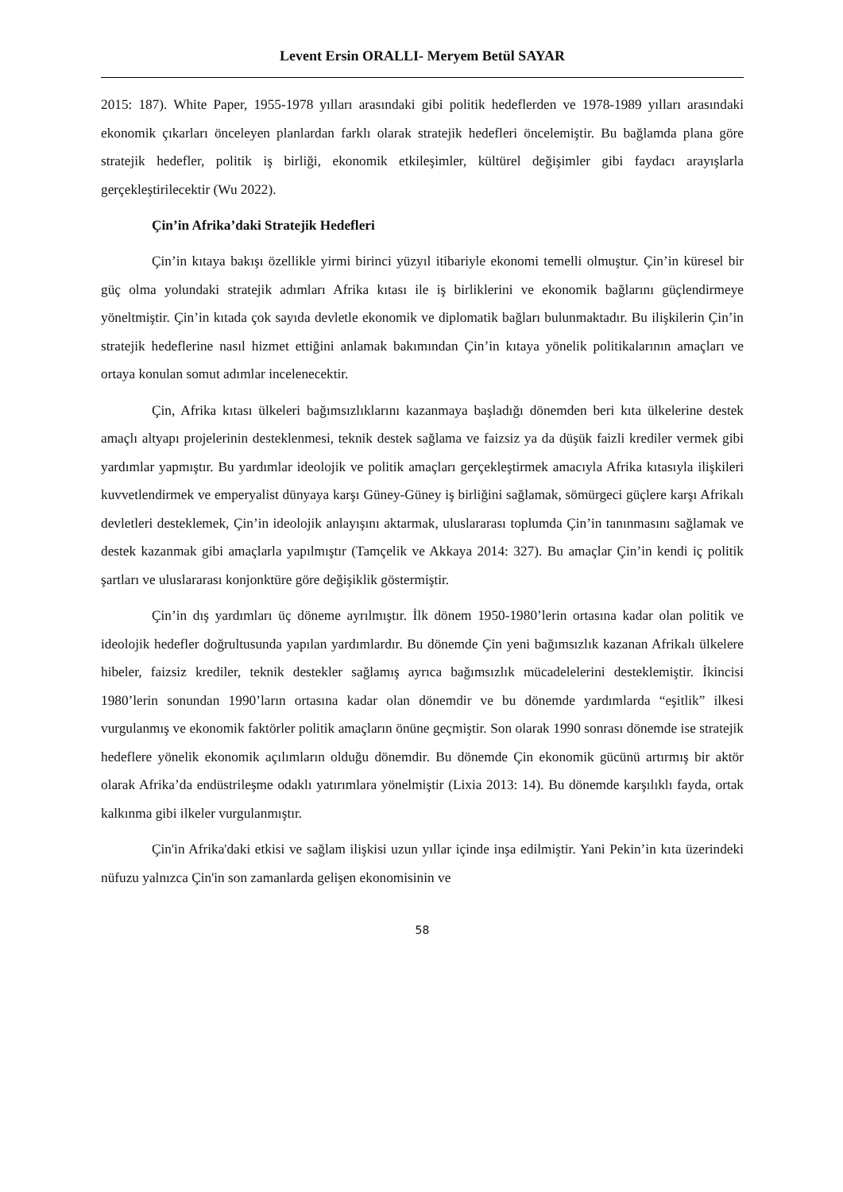Levent Ersin ORALLI- Meryem Betül SAYAR
2015: 187). White Paper, 1955-1978 yılları arasındaki gibi politik hedeflerden ve 1978-1989 yılları arasındaki ekonomik çıkarları önceleyen planlardan farklı olarak stratejik hedefleri öncelemiştir. Bu bağlamda plana göre stratejik hedefler, politik iş birliği, ekonomik etkileşimler, kültürel değişimler gibi faydacı arayışlarla gerçekleştirilecektir (Wu 2022).
Çin’in Afrika’daki Stratejik Hedefleri
Çin’in kıtaya bakışı özellikle yirmi birinci yüzyıl itibariyle ekonomi temelli olmuştur. Çin’in küresel bir güç olma yolundaki stratejik adımları Afrika kıtası ile iş birliklerini ve ekonomik bağlarını güçlendirmeye yöneltmiştir. Çin’in kıtada çok sayıda devletle ekonomik ve diplomatik bağları bulunmaktadır. Bu ilişkilerin Çin’in stratejik hedeflerine nasıl hizmet ettiğini anlamak bakımından Çin’in kıtaya yönelik politikalarının amaçları ve ortaya konulan somut adımlar incelenecektir.
Çin, Afrika kıtası ülkeleri bağımsızlıklarını kazanmaya başladığı dönemden beri kıta ülkelerine destek amaçlı altyapı projelerinin desteklenmesi, teknik destek sağlama ve faizsiz ya da düşük faizli krediler vermek gibi yardımlar yapmıştır. Bu yardımlar ideolojik ve politik amaçları gerçekleştirmek amacıyla Afrika kıtasıyla ilişkileri kuvvetlendirmek ve emperyalist dünyaya karşı Güney-Güney iş birliğini sağlamak, sömürgeci güçlere karşı Afrikalı devletleri desteklemek, Çin’in ideolojik anlayışını aktarmak, uluslararası toplumda Çin’in tanınmasını sağlamak ve destek kazanmak gibi amaçlarla yapılmıştır (Tamçelik ve Akkaya 2014: 327). Bu amaçlar Çin’in kendi iç politik şartları ve uluslararası konjonktüre göre değişiklik göstermiştir.
Çin’in dış yardımları üç döneme ayrılmıştır. İlk dönem 1950-1980’lerin ortasına kadar olan politik ve ideolojik hedefler doğrultusunda yapılan yardımlardır. Bu dönemde Çin yeni bağımsızlık kazanan Afrikalı ülkelere hibeler, faizsiz krediler, teknik destekler sağlamış ayrıca bağımsızlık mücadelelerini desteklemiştir. İkincisi 1980’lerin sonundan 1990’ların ortasına kadar olan dönemdir ve bu dönemde yardımlarda “eşitlik” ilkesi vurgulanmış ve ekonomik faktörler politik amaçların önüne geçmiştir. Son olarak 1990 sonrası dönemde ise stratejik hedeflere yönelik ekonomik açılımların olduğu dönemdir. Bu dönemde Çin ekonomik gücünü artırmış bir aktör olarak Afrika’da endüstrileşme odaklı yatırımlara yönelmiştir (Lixia 2013: 14). Bu dönemde karşılıklı fayda, ortak kalkınma gibi ilkeler vurgulanmıştır.
Çin'in Afrika'daki etkisi ve sağlam ilişkisi uzun yıllar içinde inşa edilmiştir. Yani Pekin’in kıta üzerindeki nüfuzu yalnızca Çin'in son zamanlarda gelişen ekonomisinin ve
58